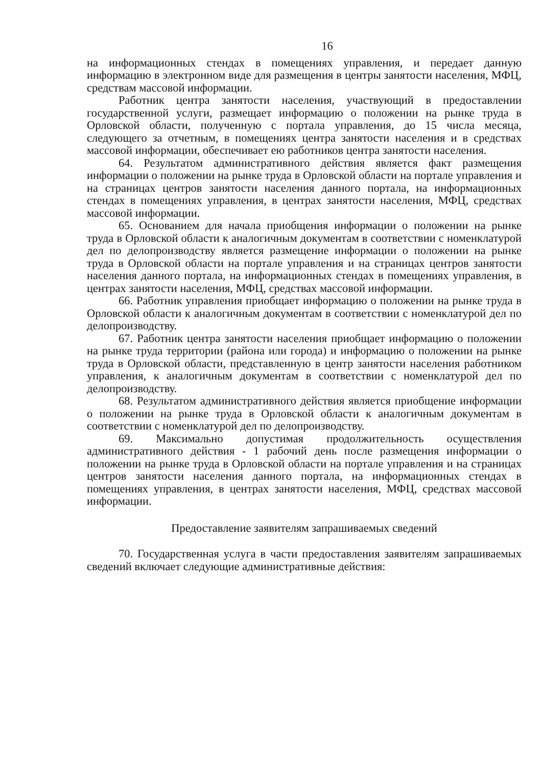16
на информационных стендах в помещениях управления, и передает данную информацию в электронном виде для размещения в центры занятости населения, МФЦ, средствам массовой информации.
Работник центра занятости населения, участвующий в предоставлении государственной услуги, размещает информацию о положении на рынке труда в Орловской области, полученную с портала управления, до 15 числа месяца, следующего за отчетным, в помещениях центра занятости населения и в средствах массовой информации, обеспечивает ею работников центра занятости населения.
64. Результатом административного действия является факт размещения информации о положении на рынке труда в Орловской области на портале управления и на страницах центров занятости населения данного портала, на информационных стендах в помещениях управления, в центрах занятости населения, МФЦ, средствах массовой информации.
65. Основанием для начала приобщения информации о положении на рынке труда в Орловской области к аналогичным документам в соответствии с номенклатурой дел по делопроизводству является размещение информации о положении на рынке труда в Орловской области на портале управления и на страницах центров занятости населения данного портала, на информационных стендах в помещениях управления, в центрах занятости населения, МФЦ, средствах массовой информации.
66. Работник управления приобщает информацию о положении на рынке труда в Орловской области к аналогичным документам в соответствии с номенклатурой дел по делопроизводству.
67. Работник центра занятости населения приобщает информацию о положении на рынке труда территории (района или города) и информацию о положении на рынке труда в Орловской области, представленную в центр занятости населения работником управления, к аналогичным документам в соответствии с номенклатурой дел по делопроизводству.
68. Результатом административного действия является приобщение информации о положении на рынке труда в Орловской области к аналогичным документам в соответствии с номенклатурой дел по делопроизводству.
69. Максимально допустимая продолжительность осуществления административного действия - 1 рабочий день после размещения информации о положении на рынке труда в Орловской области на портале управления и на страницах центров занятости населения данного портала, на информационных стендах в помещениях управления, в центрах занятости населения, МФЦ, средствах массовой информации.
Предоставление заявителям запрашиваемых сведений
70. Государственная услуга в части предоставления заявителям запрашиваемых сведений включает следующие административные действия: